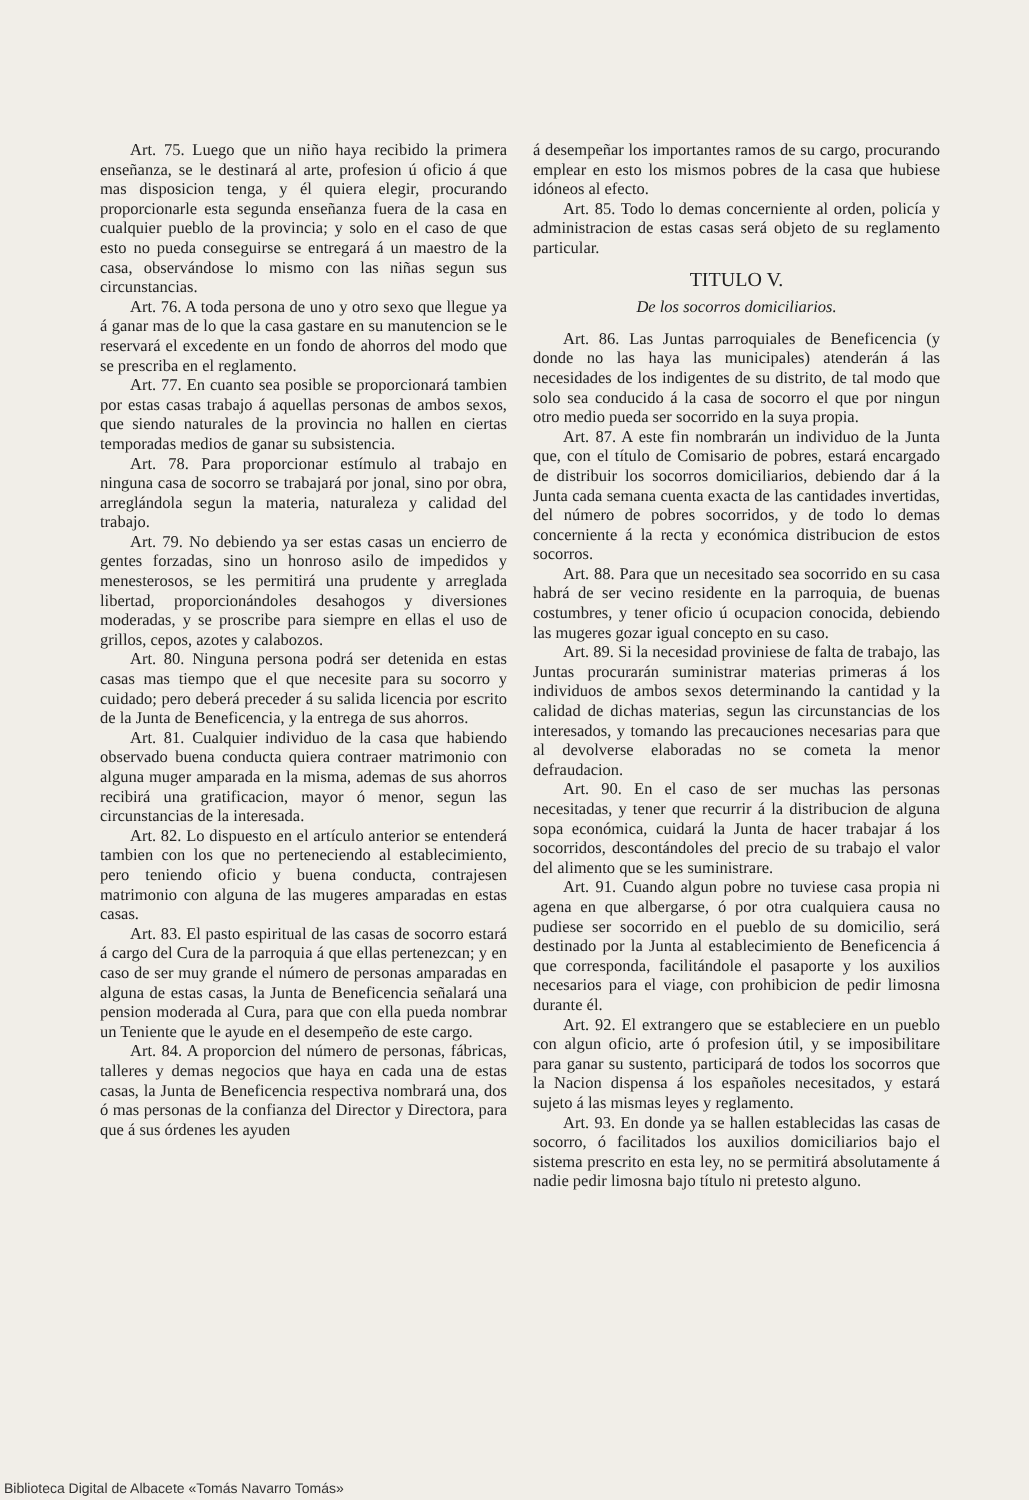Art. 75. Luego que un niño haya recibido la primera enseñanza, se le destinará al arte, profesion ú oficio á que mas disposicion tenga, y él quiera elegir, procurando proporcionarle esta segunda enseñanza fuera de la casa en cualquier pueblo de la provincia; y solo en el caso de que esto no pueda conseguirse se entregará á un maestro de la casa, observándose lo mismo con las niñas segun sus circunstancias.
Art. 76. A toda persona de uno y otro sexo que llegue ya á ganar mas de lo que la casa gastare en su manutencion se le reservará el excedente en un fondo de ahorros del modo que se prescriba en el reglamento.
Art. 77. En cuanto sea posible se proporcionará tambien por estas casas trabajo á aquellas personas de ambos sexos, que siendo naturales de la provincia no hallen en ciertas temporadas medios de ganar su subsistencia.
Art. 78. Para proporcionar estímulo al trabajo en ninguna casa de socorro se trabajará por jonal, sino por obra, arreglándola segun la materia, naturaleza y calidad del trabajo.
Art. 79. No debiendo ya ser estas casas un encierro de gentes forzadas, sino un honroso asilo de impedidos y menesterosos, se les permitirá una prudente y arreglada libertad, proporcionándoles desahogos y diversiones moderadas, y se proscribe para siempre en ellas el uso de grillos, cepos, azotes y calabozos.
Art. 80. Ninguna persona podrá ser detenida en estas casas mas tiempo que el que necesite para su socorro y cuidado; pero deberá preceder á su salida licencia por escrito de la Junta de Beneficencia, y la entrega de sus ahorros.
Art. 81. Cualquier individuo de la casa que habiendo observado buena conducta quiera contraer matrimonio con alguna muger amparada en la misma, ademas de sus ahorros recibirá una gratificacion, mayor ó menor, segun las circunstancias de la interesada.
Art. 82. Lo dispuesto en el artículo anterior se entenderá tambien con los que no perteneciendo al establecimiento, pero teniendo oficio y buena conducta, contrajesen matrimonio con alguna de las mugeres amparadas en estas casas.
Art. 83. El pasto espiritual de las casas de socorro estará á cargo del Cura de la parroquia á que ellas pertenezcan; y en caso de ser muy grande el número de personas amparadas en alguna de estas casas, la Junta de Beneficencia señalará una pension moderada al Cura, para que con ella pueda nombrar un Teniente que le ayude en el desempeño de este cargo.
Art. 84. A proporcion del número de personas, fábricas, talleres y demas negocios que haya en cada una de estas casas, la Junta de Beneficencia respectiva nombrará una, dos ó mas personas de la confianza del Director y Directora, para que á sus órdenes les ayuden
á desempeñar los importantes ramos de su cargo, procurando emplear en esto los mismos pobres de la casa que hubiese idóneos al efecto.
Art. 85. Todo lo demas concerniente al orden, policía y administracion de estas casas será objeto de su reglamento particular.
TITULO V.
De los socorros domiciliarios.
Art. 86. Las Juntas parroquiales de Beneficencia (y donde no las haya las municipales) atenderán á las necesidades de los indigentes de su distrito, de tal modo que solo sea conducido á la casa de socorro el que por ningun otro medio pueda ser socorrido en la suya propia.
Art. 87. A este fin nombrarán un individuo de la Junta que, con el título de Comisario de pobres, estará encargado de distribuir los socorros domiciliarios, debiendo dar á la Junta cada semana cuenta exacta de las cantidades invertidas, del número de pobres socorridos, y de todo lo demas concerniente á la recta y económica distribucion de estos socorros.
Art. 88. Para que un necesitado sea socorrido en su casa habrá de ser vecino residente en la parroquia, de buenas costumbres, y tener oficio ú ocupacion conocida, debiendo las mugeres gozar igual concepto en su caso.
Art. 89. Si la necesidad proviniese de falta de trabajo, las Juntas procurarán suministrar materias primeras á los individuos de ambos sexos determinando la cantidad y la calidad de dichas materias, segun las circunstancias de los interesados, y tomando las precauciones necesarias para que al devolverse elaboradas no se cometa la menor defraudacion.
Art. 90. En el caso de ser muchas las personas necesitadas, y tener que recurrir á la distribucion de alguna sopa económica, cuidará la Junta de hacer trabajar á los socorridos, descontándoles del precio de su trabajo el valor del alimento que se les suministrare.
Art. 91. Cuando algun pobre no tuviese casa propia ni agena en que albergarse, ó por otra cualquiera causa no pudiese ser socorrido en el pueblo de su domicilio, será destinado por la Junta al establecimiento de Beneficencia á que corresponda, facilitándole el pasaporte y los auxilios necesarios para el viage, con prohibicion de pedir limosna durante él.
Art. 92. El extrangero que se estableciere en un pueblo con algun oficio, arte ó profesion útil, y se imposibilitare para ganar su sustento, participará de todos los socorros que la Nacion dispensa á los españoles necesitados, y estará sujeto á las mismas leyes y reglamento.
Art. 93. En donde ya se hallen establecidas las casas de socorro, ó facilitados los auxilios domiciliarios bajo el sistema prescrito en esta ley, no se permitirá absolutamente á nadie pedir limosna bajo título ni pretesto alguno.
Biblioteca Digital de Albacete «Tomás Navarro Tomás»